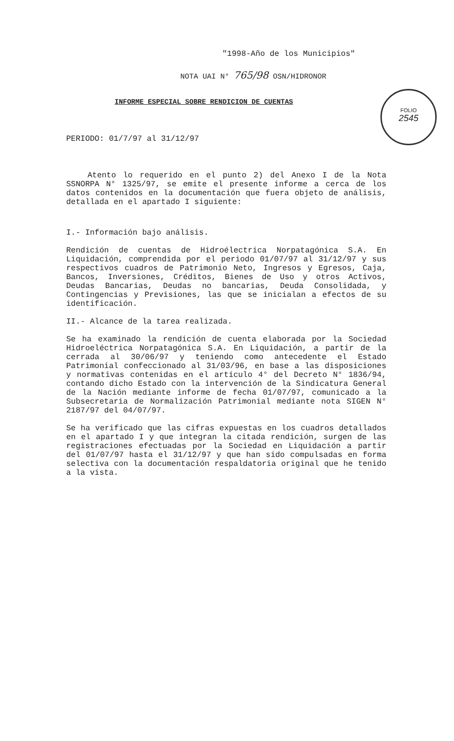"1998-Año de los Municipios"
NOTA UAI N° 765/98 OSN/HIDRONOR
INFORME ESPECIAL SOBRE RENDICION DE CUENTAS
FOLIO
2545
PERIODO: 01/7/97 al 31/12/97
Atento lo requerido en el punto 2) del Anexo I de la Nota SSNORPA N° 1325/97, se emite el presente informe a cerca de los datos contenidos en la documentación que fuera objeto de análisis, detallada en el apartado I siguiente:
I.- Información bajo análisis.
Rendición de cuentas de Hidroélectrica Norpatagónica S.A. En Liquidación, comprendida por el periodo 01/07/97 al 31/12/97 y sus respectivos cuadros de Patrimonio Neto, Ingresos y Egresos, Caja, Bancos, Inversiones, Créditos, Bienes de Uso y otros Activos, Deudas Bancarias, Deudas no bancarias, Deuda Consolidada, y Contingencias y Previsiones, las que se inicialan a efectos de su identificación.
II.- Alcance de la tarea realizada.
Se ha examinado la rendición de cuenta elaborada por la Sociedad Hidroeléctrica Norpatagónica S.A. En Liquidación, a partir de la cerrada al 30/06/97 y teniendo como antecedente el Estado Patrimonial confeccionado al 31/03/96, en base a las disposiciones y normativas contenidas en el artículo 4° del Decreto N° 1836/94, contando dicho Estado con la intervención de la Sindicatura General de la Nación mediante informe de fecha 01/07/97, comunicado a la Subsecretaria de Normalización Patrimonial mediante nota SIGEN N° 2187/97 del 04/07/97.
Se ha verificado que las cifras expuestas en los cuadros detallados en el apartado I y que integran la citada rendición, surgen de las registraciones efectuadas por la Sociedad en Liquidación a partir del 01/07/97 hasta el 31/12/97 y que han sido compulsadas en forma selectiva con la documentación respaldatoria original que he tenido a la vista.